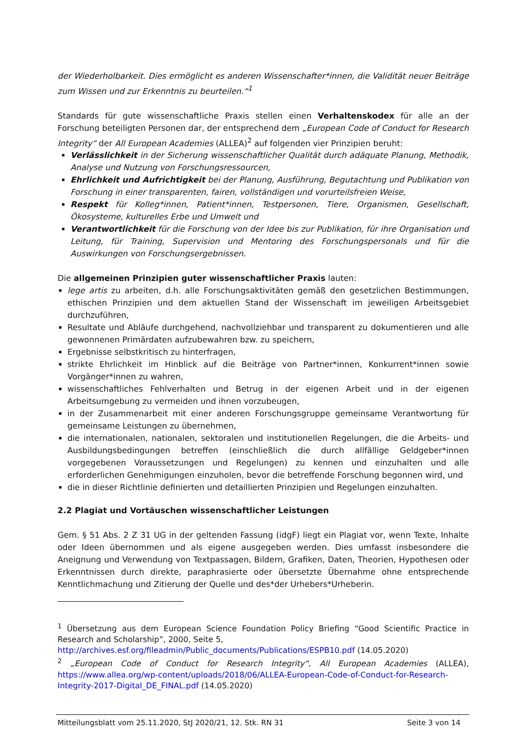der Wiederholbarkeit. Dies ermöglicht es anderen Wissenschafter*innen, die Validität neuer Beiträge zum Wissen und zur Erkenntnis zu beurteilen.“<sup>1</sup>
Standards für gute wissenschaftliche Praxis stellen einen Verhaltenskodex für alle an der Forschung beteiligten Personen dar, der entsprechend dem „European Code of Conduct for Research Integrity“ der All European Academies (ALLEA)<sup>2</sup> auf folgenden vier Prinzipien beruht:
Verlässlichkeit in der Sicherung wissenschaftlicher Qualität durch adäquate Planung, Methodik, Analyse und Nutzung von Forschungsressourcen,
Ehrlichkeit und Aufrichtigkeit bei der Planung, Ausführung, Begutachtung und Publikation von Forschung in einer transparenten, fairen, vollständigen und vorurteilsfreien Weise,
Respekt für Kolleg*innen, Patient*innen, Testpersonen, Tiere, Organismen, Gesellschaft, Ökosysteme, kulturelles Erbe und Umwelt und
Verantwortlichkeit für die Forschung von der Idee bis zur Publikation, für ihre Organisation und Leitung, für Training, Supervision und Mentoring des Forschungspersonals und für die Auswirkungen von Forschungsergebnissen.
Die allgemeinen Prinzipien guter wissenschaftlicher Praxis lauten:
lege artis zu arbeiten, d.h. alle Forschungsaktivitäten gemäß den gesetzlichen Bestimmungen, ethischen Prinzipien und dem aktuellen Stand der Wissenschaft im jeweiligen Arbeitsgebiet durchzuführen,
Resultate und Abläufe durchgehend, nachvollziehbar und transparent zu dokumentieren und alle gewonnenen Primärdaten aufzubewahren bzw. zu speichern,
Ergebnisse selbstkritisch zu hinterfragen,
strikte Ehrlichkeit im Hinblick auf die Beiträge von Partner*innen, Konkurrent*innen sowie Vorgänger*innen zu wahren,
wissenschaftliches Fehlverhalten und Betrug in der eigenen Arbeit und in der eigenen Arbeitsumgebung zu vermeiden und ihnen vorzubeugen,
in der Zusammenarbeit mit einer anderen Forschungsgruppe gemeinsame Verantwortung für gemeinsame Leistungen zu übernehmen,
die internationalen, nationalen, sektoralen und institutionellen Regelungen, die die Arbeits- und Ausbildungsbedingungen betreffen (einschließlich die durch allfällige Geldgeber*innen vorgegebenen Voraussetzungen und Regelungen) zu kennen und einzuhalten und alle erforderlichen Genehmigungen einzuholen, bevor die betreffende Forschung begonnen wird, und
die in dieser Richtlinie definierten und detaillierten Prinzipien und Regelungen einzuhalten.
2.2 Plagiat und Vortäuschen wissenschaftlicher Leistungen
Gem. § 51 Abs. 2 Z 31 UG in der geltenden Fassung (idgF) liegt ein Plagiat vor, wenn Texte, Inhalte oder Ideen übernommen und als eigene ausgegeben werden. Dies umfasst insbesondere die Aneignung und Verwendung von Textpassagen, Bildern, Grafiken, Daten, Theorien, Hypothesen oder Erkenntnissen durch direkte, paraphrasierte oder übersetzte Übernahme ohne entsprechende Kenntlichmachung und Zitierung der Quelle und des*der Urhebers*Urheberin.
<sup>1</sup> Übersetzung aus dem European Science Foundation Policy Briefing “Good Scientific Practice in Research and Scholarship”, 2000, Seite 5,
http://archives.esf.org/fileadmin/Public_documents/Publications/ESPB10.pdf (14.05.2020)
<sup>2</sup> „European Code of Conduct for Research Integrity“, All European Academies (ALLEA), https://www.allea.org/wp-content/uploads/2018/06/ALLEA-European-Code-of-Conduct-for-Research-Integrity-2017-Digital_DE_FINAL.pdf (14.05.2020)
Mitteilungsblatt vom 25.11.2020, StJ 2020/21, 12. Stk. RN 31 Seite 3 von 14